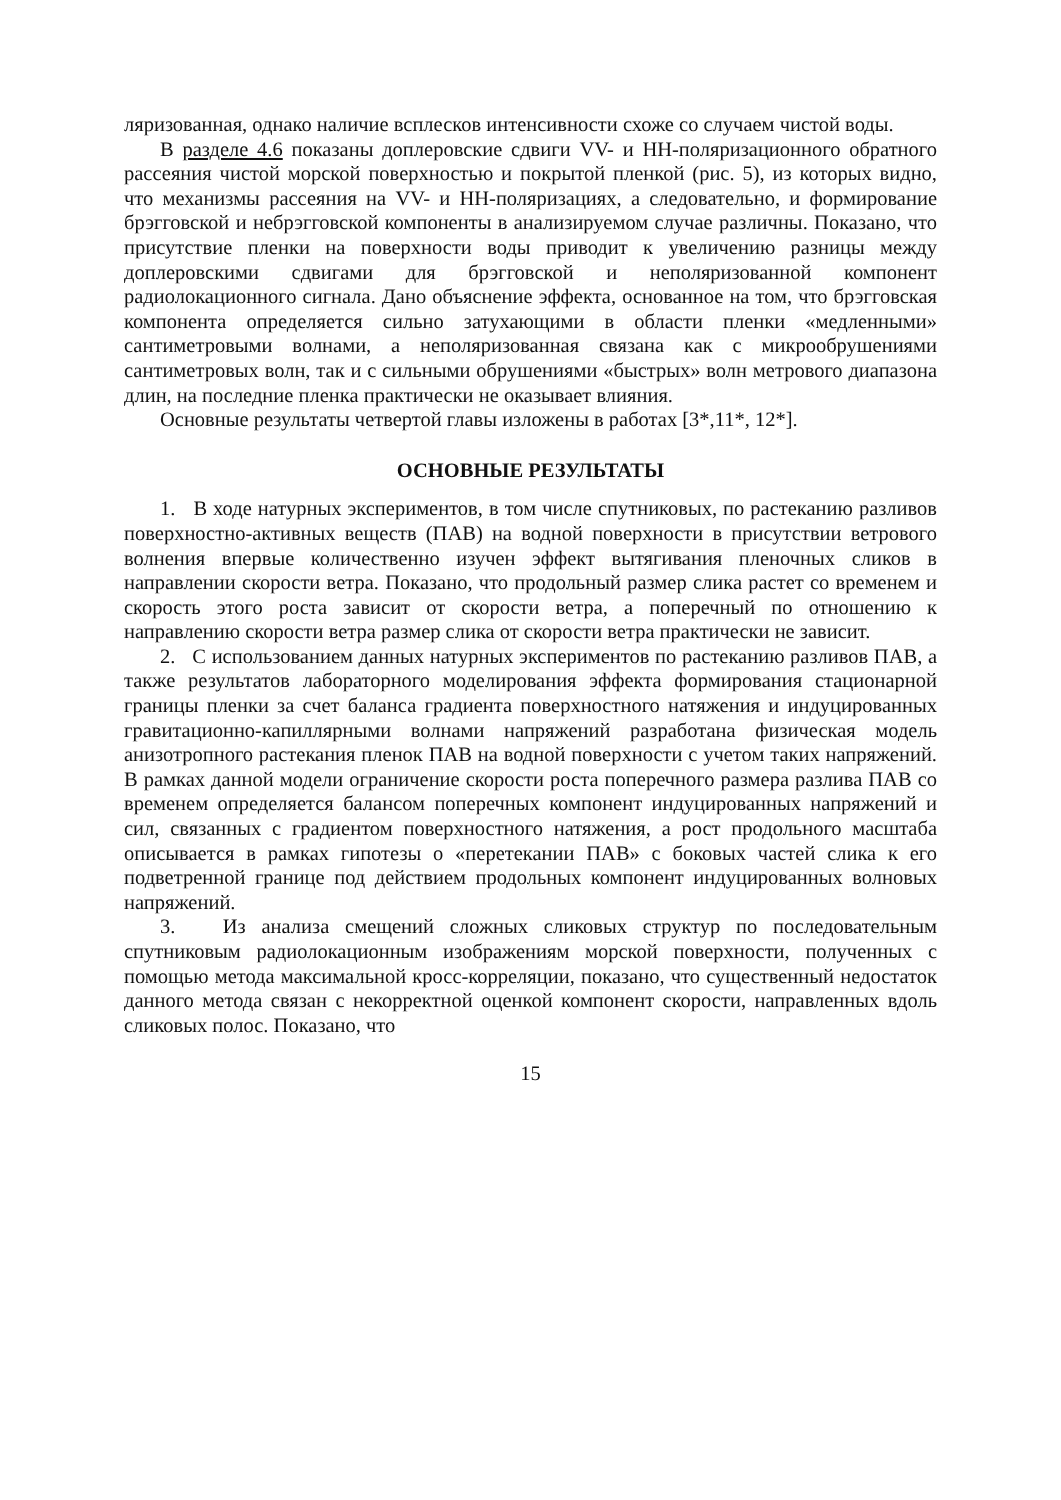ляризованная, однако наличие всплесков интенсивности схоже со случаем чистой воды.
В разделе 4.6 показаны доплеровские сдвиги VV- и HH-поляризационного обратного рассеяния чистой морской поверхностью и покрытой пленкой (рис. 5), из которых видно, что механизмы рассеяния на VV- и HH-поляризациях, а следовательно, и формирование брэгговской и небрэгговской компоненты в анализируемом случае различны. Показано, что присутствие пленки на поверхности воды приводит к увеличению разницы между доплеровскими сдвигами для брэгговской и неполяризованной компонент радиолокационного сигнала. Дано объяснение эффекта, основанное на том, что брэгговская компонента определяется сильно затухающими в области пленки «медленными» сантиметровыми волнами, а неполяризованная связана как с микрообрушениями сантиметровых волн, так и с сильными обрушениями «быстрых» волн метрового диапазона длин, на последние пленка практически не оказывает влияния.
Основные результаты четвертой главы изложены в работах [3*,11*, 12*].
ОСНОВНЫЕ РЕЗУЛЬТАТЫ
1. В ходе натурных экспериментов, в том числе спутниковых, по растеканию разливов поверхностно-активных веществ (ПАВ) на водной поверхности в присутствии ветрового волнения впервые количественно изучен эффект вытягивания пленочных сликов в направлении скорости ветра. Показано, что продольный размер слика растет со временем и скорость этого роста зависит от скорости ветра, а поперечный по отношению к направлению скорости ветра размер слика от скорости ветра практически не зависит.
2. С использованием данных натурных экспериментов по растеканию разливов ПАВ, а также результатов лабораторного моделирования эффекта формирования стационарной границы пленки за счет баланса градиента поверхностного натяжения и индуцированных гравитационно-капиллярными волнами напряжений разработана физическая модель анизотропного растекания пленок ПАВ на водной поверхности с учетом таких напряжений. В рамках данной модели ограничение скорости роста поперечного размера разлива ПАВ со временем определяется балансом поперечных компонент индуцированных напряжений и сил, связанных с градиентом поверхностного натяжения, а рост продольного масштаба описывается в рамках гипотезы о «перетекании ПАВ» с боковых частей слика к его подветренной границе под действием продольных компонент индуцированных волновых напряжений.
3. Из анализа смещений сложных сликовых структур по последовательным спутниковым радиолокационным изображениям морской поверхности, полученных с помощью метода максимальной кросс-корреляции, показано, что существенный недостаток данного метода связан с некорректной оценкой компонент скорости, направленных вдоль сликовых полос. Показано, что
15